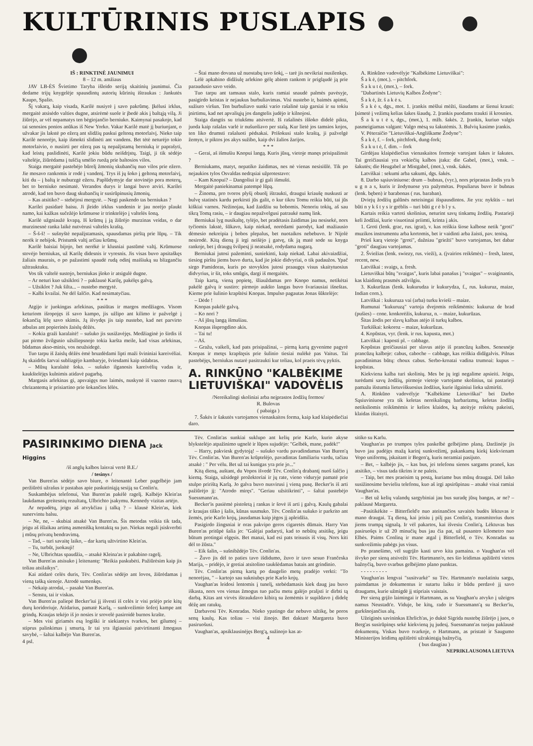KULTŪRINIS PUSLAPIS
IŠ : RINKTINĖ JAUNIMUI
8 – 12 m. amžiaus
JAV LB-ĖS Švietimo Taryba išleido seriją skaitinių jaunimui. Čia dedame trijų knygelėje spausdintų autorių kūrinių ištraukas : Jankutės Kaupo, Spalio.
Šį vakarą, kaip visada, Karilė nusiyrė į savo pakrūmę. Įkėlusi irklus, mergaitė atsisėdo valties dugne, atsirėmė suole ir įbedė akis į baltąją vilą. Ji žiūrėjo, ar vėl nepamatys ten bėgiojančio berniuko. Kaimynai pasakojo, kad tai senosios ponios anūkas iš New Yorko. Vakar Karilė matė jį buriuojant, o užvakar jis lakstė po ežerą ant slidžių paskui geltoną motorlaivį. Nieko taip Karilė nenorėjo, kaip išmokti slidinėti ant vandens. Bet tėtė neturėjo tokio motorlaivio, o nusiirti per ežerą pas tą nepažįstamą berniuką ir paprašyti, kad leistų paslidinėti, Karilė jokiu būdu neišdrįstų. Taigi, ji tik sėdėjo valtelėje, žiūrėdama į tuščią smėlio ruožą prie baltosios vilos.
Staiga mergaitė pastebėjo būrelį žmonių skubančių nuo vilos prie ežero. Jie mosavo rankomis ir rodė į vandenį. Trys iš jų šoko į geltoną motorlaivį, kiti du – į baltą ir nuburzgė ežeru. Paplūdymyje dar stovinėjo pora moterų, bet to berniuko nesimatė. Verandos durys ir langai buvo atviri. Karilei atrodė, kad ten buvo daug skubančių ir susirūpinusių žmonių.
– Kas atsitiko? – stebėjosi mergytė. – Negi paskendo tas berniukas ?
Karilei pasidarė baisu. Ji įleido irklus vandenin ir jau norėjo plaukt namo, kai kažkas sučežėjo krūmuose ir trinktelėjo į valtelės šoną.
Karilė užgniaužė kvapą. Iš krūmų į ją žiūrėjo murzinas veidas, o dar murzinesnė ranka laikė nutvėrusi valtelės kraštą.
– Š-š-š! – sušnyštė nepažįstamasis, spausdamas pirštą prie lūpų. – Tik nerėk ir nebijok. Pristumk valtį arčiau krūmų.
Karilė baisiai bijojo, bet nerėkė ir klusniai pastūmė valtį. Krūmuose stovėjo berniukas, už Karilę didesnis ir vyresnis. Jis visas buvo apsitaškęs žaliais maurais, o po pažastimi spaudė rudą odinį maišiuką su blizgančiu užtrauktuku.
Vos tik valtelė sustojo, berniukas įšoko ir atsigulė dugne.
– Ar neturi kuo užsikloti ? – paklausė Karilę, pakėlęs galvą.
– Užsiklot ? Juk šilta... – nustebo mergytė.
– Kalbi kvailai. Ne dėl šalčio. Kad nesimatyčiau.
* * *
Atgijo ir juokingas arlekinas, pasiūtas ir margos medžiagos. Visom keturiom išropojęs iš savo kampo, jis užlipo ant kilimo ir pažvelgė į šokančią lėlę savo skimis. Ją išvydęs jis taip nustebo, kad net parvirto atbulas ant popierinės žaislų dėžės.
– Kokia graži karalaitė! – sušuko jis susižavėjęs. Medžiaginė jo širdis iš pat pirmo žvilgsnio užsiliepsnojo tokia karšta meile, kad visas arlekinas, būdamas akso-minis, vos neužsidegė.
Tuo tarpu iš žaislų dėžės ėmė bruzdėdami lipti maži švininiai kareivėliai. Jų skaidrūs šarvai sublizgėjo kambaryje, šviesdami kaip sidabras.
– Mūsų karalaitė šoka. – sušuko ilganosis kareivėlių vadas ir, kaukštelėjęs kulnimis atidavė pagarbą.
Margasis arlekinas gi, apsvaigęs nuo laimės, nuskynė iš vazono rausvą chrizantemą ir prisiartino prie šokančios lėlės.
– Štai mano dovana už nuostabų tavo šokį, – tarė jis nevikriai nusilenkęs.
Lėlė apkabino didžiulę arlekino gėlę abiem rankom ir prigląudė ją prie paraudusio savo veido.
Tuo tarpu ant tamsaus stalo, kuris ramiai snaudė palmės pavėsyje, pasigirdo keistas ir nejaukus burbuliavimas. Visi nustebo ir, baimės apimti, sužiuro viršun. Ten burbuliavo sunki vario rašalinė taip garsiai ir su tokiu įnirtimu, kad net apvaliųjų jos dangtelis judėjo ir kilnojosi.
Staiga dangtis su triukšmu atsivertė. Iš rašalinės iššoko didelė pikta, juoda kaip rašalas varlė ir nušuoliavo per stalą. Kur lietė jos tamsios kojos, ten liko drumsti rašaluoti pėdsakai. Prišokusi stalo kraštą, ji pažvelgė žemyn, ir piktos jos akys sužibo, kaip dvi žalios žarijos.
* * *
– Gerai, aš išmušiu Knopui langą. Kuris jūsų, vietoje manęs prisipažinsit ?
Berniukams, matyt, nepatiko žaidimas, nes nė vienas nesisiūlė. Tik po nejaukios tylos Osvaldas nedrąsiai užprotestavo:
– Kam Knopui? – Dangoliui ir gi gali išmušti.
Mergaitė paniekinamai patempė lūpą.
– Žinoma, pro tvoros plyšį obuolį ištraukti, draugui kriaušę nuskusti ar bulvę statinės kardu perkirsti jūs galit, o kur tikru Tomu reikia būti, tai jūs kiškiai varnos. Nežinojau, kad žaidžiu su bobomis. Nenoriu tokių, aš sau tikrą Tomą rasiu, – ir daugiau nepažvelgusi patraukė namų link.
Berniukai lyg nusikaltę, tylėjo, bet pradėtasis žaidimas jau nesisekė, nors tyčiomis lakstė, šūkavo, kaip niekad, norėdami parodyt, kad mažiausio dėmesio nekreipia į bobos plepalus, bet nuotaikos nebebuvo. Ir Nijolė nesirodė. Kitą dieną ji irgi neišėjo į gatvę, tik ją matė sode su knyga rankoje, bet į draugų švilpesį ji neatsakė, rodydama nugarą.
Berniukai jutosi pažeminti, suniekinti, kaip niekad. Labai akivaizdžiai, tiesiog pirštu jiems buvo durta, kad jie jokie didvyriai, o tik padaužos. Ypač sirgo Pamidoras, kuris po stovyklos jutosi praaugęs visus skaitytuosius didvyrius, ir šit, toks smūgis, dargi iš mergaitės.
Taip kartą, vieną popietę, šliauždamas pro Knopo namus, netikėtai pakėlė galvą ir sustiro: pirmojo aukšto langas buvo švariausiai išneštas. Kieme prie šulinio krapštėsi Knopas. Impulso pagautas Jonas šūktelėjo:
– Dėde !
Knopas pakėlė galvą.
– Ko nori ?
– Aš jūsų langą išmušiau.
Knopas išsprogdino akis.
– Tai tu!
– Aš.
– Gražu, vaikeli, kad pats prisipažinai, – pirmą kartą gyvenime pagyrė Knopas ir metęs krapštęsis prie šulinio tiesiai nulėkė pas Vaitus. Tai pastebėjęs, berniukas nutarė pasitraukti kur toliau, kol praeis tėvų pyktis.
A. RINKŪNO "KALBĖKIME LIETUVIŠKAI" VADOVĖLIS
/Nereikalingi skoliniai arba neįprastos žodžių formos/
R. Bulovas
( pabaiga )
7. Šakės ir šakutės vartojamos vienaskaitos forma, kaip kad klaipėdiečiai daro.
A. Rinkūno vadovėlyje "Kalbėkime Lietuviškai":
Š a k ė, (mot.). – pitchfork.
Š a k u t ė, (mot.), – fork.
"Dabartinės Lietuvių Kalbos Žodyne":
Š a k ė, žr. š a k ė s.
Š a k ė s, dgs., mot. 1. įrankis mėšlui mėžti, šiaudams ar šienui krauti: Įsimetė į vežimą kelias šakes šiaudų. 2. Įrankis puodams traukti iš krosnies.
Š a k u t ė s, dgs., (mot.), 1. mžb. šakės. 2. Įrankis, kuriuo valgis pasmeigiamas valgant: Valgo mėsą su šakutėmis. 3. Bulvių kasimo įrankis.
V. Pėteraičio "Lietuviškai-Angliškame Žodyne":
Š a k ė, f. – fork, pitchfork, dung-fork;
Š a k u t ė, f. dim. – fork
Girdėjau klaipėdiečius vienaskaitos formoje vartojant šakes ir šakutes. Tai greičiausiai yra vokiečių kalbos įtaka: die Gabel, (mot.), vnsk. – šakutės; die Heugabel ar Mistgabel, (mot.), vnsk. šakės.
Latviškai : sekumi arba sakumi, dgs. šakės.
8. Darbo sąsiuviniuose: drum – bubnas, (vyr.), nors priprastas žodis yra b u g n a s, kuris ir žodynuose yra pažymėtas. Populiarus buvo ir bubnas (lenk. bęben) ir barabonas ( rus. baraban).
Dviejų žodžių galūnės neteisingai išspausdintos. Jie yra: nykštis – turi būti n y k š t y s ir grėblis – turi būti g r ė b l y s.
Kartais reikia vartoti skolinius, neturint savų tinkamų žodžių. Pastarieji keli žodžiai, kurie visuotinai priimti, krinta į akis.
1. Groti (lenk. grac, rus. igrat), v. kas reiškia šiose kalbose netik "groti" muzikos instrumentu arba kortomis, bet ir vaidinti arba žaisti, pav. tenisą.
Prieš karą vietoje "groti", dažniau "griežti" buvo vartojamas, bet dabar "groti" daugiau vartojamas.
2. Šviežias (lenk. swiezy, rus. vieži), a. (įvairios reikšmės) – fresh, latest, recent, new.
Latviškai : svaigs, a. fresh.
Lietuviškai būtų "svaigas", kuris labai panašus į "svaigus" – svaiginantis, kas klaidintų prasmės atžvilgiu.
3. Kukurūzas (lenk. kukurudza ir kukurydza, f., rus. kukuruz, maize, Indian corn.).
Latviškai : kukuruza vai (arba) turku kvieši – maize.
Rumunai "kukuruzą" vartoja dvejomis reikšmėmis: kukuruz de brad (pušies) – cone. konkorėžis, kukuruz, n. – maize, kukurūzas.
Šitas žodis per slavų kalbas atėjo iš turkų kalbos.
Turkiškai: kokoroz – maize, kukurūzas.
4. Kopūstas, vyr. (lenk. ir rus. kapusta, mot.)
Latviškai : kaposti pl. – cabbage.
Kopūstas greičiausiai per slavus atėjo iš prancūzų kalbos. Senesnėje prancūzų kalboje: cabus, caboche – cabbage, kas reiškia didžgalvis. Pilnas pavadinimas būtų: choux cabus. Serbo-kroatai vadina trumoai: kupus – kopūstas.
Kiekviena kalba turi skolinių. Mes be jų irgi negalime apsieiti. Jeigu, turėdami savų žodžių, pirmoje vietoje vartojame skolinius, tai pastarieji pamažu išstumia lietuviškuosius žodžius, kurie ilgainiui lieka užmiršti.
A. Rinkūno vadovėlyje "Kalbėkime Lietuviškai" bei Darbo Sąsiuviniuose yra tik keletas nereikalingų barbarizmų, keletas žodžių netiksliomis reikšmėmis ir kelios klaidos, ką ateityje reikėtų pakeisti, klaidas ištaisyti.
PASIRINKIMO DIENA Jack Higgins
/iš anglų kalbos laisvai vertė B.E./
/ tesinys /
Van Buren'as sėdėjo savo biure, o leitenantė Leber pagelbėjo jam peržiūrėti užrašus ir pastabas apie paskutiniąją sesiją su Conlin'u.
Suskambėjus telefonui, Van Buren'as pakėlė ragelį. Kalbėjo Klein'as laukdamas greitesnių rezultatų, Ulbrichto įsakymu. Kennedy vizitas artėjo.
Ar nepadėtų, jeigu aš atvykčiau į talką ? – klausė Klein'as, kiek sunervintu balsu.
– Ne, ne, – skubiai atsakė Van Buren'as. Šis metodas veikia tik tada, jeigu aš išlaikau artimą asmenišką kontaktą su juo. Niekas negali įsiskverbti į mūsų privatų bendravimą.
– Tad, – turi savaitę laiko, – dar kartą užtvirtino Klein'as.
– Tu, turbūt, juokauji!
– Ne, Ulbrichtas spaudžia, – atsakė Kleina'as ir pakabino ragelį.
Van Buren'as atsisuko į leitenantę: "Reikia paskubėti. Pažiūrėsim kaip jis toliau atsilaikys".
Kai atidarė celės duris, Tėv. Conlin'as sėdėjo ant lovos, žiūrėdamas į vieną tašką sienoje. Atrodė sumenkęs.
– Nekaip atrodai, – pasakė Van Buren'as.
– Senstu, tai ir viskas.
Van Buren'as paliepė Becker'iui jį išvesti iš celės ir visi priėjo prie kitų durų koridoriuje. Atidarius, pamatė Karlą, – sunkvežimio šoferį kampe ant grindų. Kraujas tekėjo iš jo nosies ir srovelė pasiroidė burnos krašte.
– Mes visi giriamės esą logiški ir siekiantys tvarkos, bet gilumoj – stiprus palinkimas į smurtą. Ir tai yra ilgiausiai patvirtinanti žmogaus savybė, – šaltai kalbėjo Van Buren'as.
4 psl.
Tėv. Conlin'as sunkiai suklupo ant kelių prie Karlo, kurio akyse blykstelėjo atpažinimo ugnelė ir lūpos sujudėjo: "Gelbėk, mane, padėk!"
– Harry, pakviesk gydytoją! – sušuko vardu pavadindamas Van Buren'ą Tėv. Conlin'as. Van Buren'as krūptelėjo, pavadintas familiariu vardu, tačiau atsakė : " Per vėlu. Bet už tai kunigas yra prie jo..."
Kitą dieną, auštant, du Vopos išvedė Tėv. Conlin'ą drabantį nuoš šalčio į kiemą. Staiga, užsidegė prožektoriai ir jų rate, vieno viduryje pamatė prie stulpo pririštą Karlą. Jo galva buvo nusvirusi į vieną pusę. Becker'is iš arti pažiūrėjo jį: "Atrodo miręs". "Geriau užsitikrinti", – šaltai pastebėjo Suessmann'as.
Becker'is pasiėmė pistoletą į rankas ir šovė iš arti į galvą. Kaulų gabalai ir kraujas tiško į šalis, kūnas susmuko. Tėv. Conlin'as sušuko ir parkrito ant žemės, prie Karlo kojų, jausdamas kaip jėgos jį apleidžia.
Pasigirdo žingsniai ir oras pakvipo geros cigaretės dūmais. Harry Van Buren'as pritūpė šalia jo: "Galėjai padaryti, kad to nebūtų atsitikę, jeigu būtum protingai elgęsis. Bet manai, kad esi pats teisusis iš visų. Nors kiti dėl to žūsta."
– Eik šalin, – sušnibždėjo Tėv. Conlin'as.
– Žuvo jis dėl to paties tavo išdidumo, žuvo ir tavo sesuo Frančeska Marija, – pridėjo, ir gretiai atsitolino taukšėdamas batais ant grindinio.
Tėv. Conlin'as pirmą kartą po daugelio metų pradėjo verkti: "To nenorėjau, " – kartojo sau sukniubęs prie Karlo kojų.
Vaughan'as leidosi lentomis į tunelį, stebėdamasis kiek daug jau buvo iškasta, nors vos vienas žmogus tuo pačiu metu galėjo pralįsti ir dirbti tą darbą. Kitas ant virvės ištraukdavo kibirą su žemėmis ir supildavo į didelę dėžę ant ratukų.
Darbavosi Tėv. Konradas. Nieko ypatingo dar nebuvo užtikę, be poros senų kaulų. Kas toliau – visi žinojo. Bet daktarė Margareta buvo pasiruošusi.
Vaughan'as, apsiklausinėjęs Berg'ą, sužinojo kas at-
4
sitiko su Karlu.
Vaughan'as po trumpos tylos paskelbė gelbėjimo planą. Daržinėje jis buvo jau padėjęs mažą karinį sunkvežimį, pakankamą kiekį kiekvienam Vopo uniformų, įskaitant ir Begen'ą, kuris neramiai pasijuto.
– Bet, – kalbėjo jis, – kas bus, jei telefonu sienos sargams praneš, kas atsitiko, – visus tada tikrins ir ne paleis.
– Taip, bet mes praeisim tą postą, kuriame bus mūsų draugai. Dėl laiko susižinosime bevieliu telefonu, kuo aš irgi apsirūpinau – atsakė visai ramiai Vaughan'as.
– Bet už kelių valandų sargybiniai jau bus suradę jūsų bangas, ar ne? – paklausė Margareta.
–Pasitikėkite – Bitterfield'e nuo ateinančios savaitės budės lėktuvas ir mano draugai. Tą dieną, kai įeisiu į pilį pas Conlin'ą, transmitorius duos jiems trumpą signalą. Ir vėl pakartos, kai išvesiu Conlin'ą. Lėktuvas bus pasiruošęs ir už 20 minučių bus jau čia pat, už pusantro kilometro nuo Elbės. Paims Conliną ir mane atgal į Bitterfield, o Tėv. Konradas su sunkvežimiu pabėgs jus visus.
Po pranešimo, vėl sugrįžo kasti urvo kita pamaina. o Vaughan'as vėl išvyko per sieną atsivežti Tėv. Hartmann'o, nes šio leidimas apžiūrėti vietos bažnyčią, buvo svarbus gelbėjimo plano punktas.
- - - - - - - - -
Vaughan'as lengvai "susitvarkė" su Tėv. Hartmann'o nuolatiniu sargu, paimdamas jo dokumentus ir sutartu laiku ir būdu perdavė jį savo draugams, kurie užmigdė jį stipriais vaistais.
Per sieną grįžo laimingai ir Hartmann, as su Vaughan'u atvyko į užeigos namus Neustadt'e. Viduje, be kitų, rado ir Suessmann'ą su Becker'iu, gurkšnojančius alų.
Užeiginės savininkas Ehrlich'as, jo duktė Sigrida nustebę žiūrėjo į juos, o Berg'as susirūpinęs sekė kiekvieną jų judesį. Suessmann'as tuojau paklausė dokumentų. Viskas buvo tvarkoje, o Hartmann, as pristatė ir Saugumo Ministerijos leidimą apžiūrėti užrakintąją bažnyčią.
( bus daugiau )
NEPRIKLAUSOMA LIETUVA